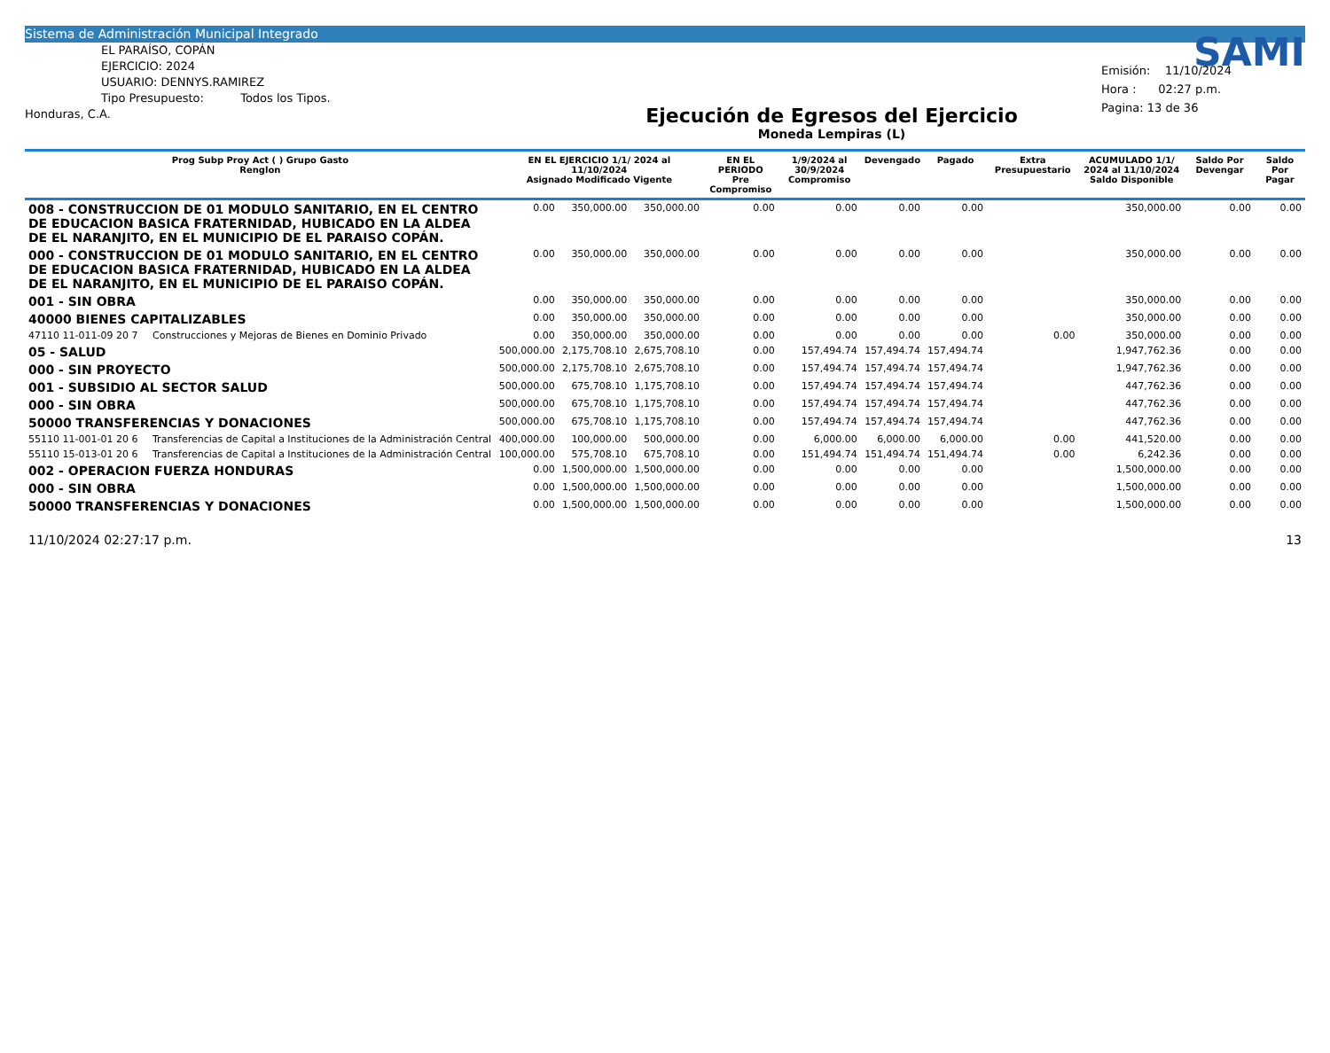Sistema de Administración Municipal Integrado
EL PARAÍSO, COPÁN
EJERCICIO: 2024
USUARIO: DENNYS.RAMIREZ
Tipo Presupuesto: Todos los Tipos.
Honduras, C.A.
Ejecución de Egresos del Ejercicio
Moneda Lempiras (L)
SAMI
Emisión: 11/10/2024
Hora : 02:27 p.m.
Pagina: 13 de 36
| Prog Subp Proy Act ( ) Grupo Gasto Renglon | | EN EL EJERCICIO 1/1/ 2024 al 11/10/2024 Asignado Modificado Vigente | | | EN EL PERIODO Pre Compromiso | 1/9/2024 al 30/9/2024 Compromiso | Devengado | Pagado | Extra Presupuestario | ACUMULADO 1/1/ 2024 al 11/10/2024 Saldo Disponible | Saldo Por Devengar | Saldo Por Pagar |
| --- | --- | --- | --- | --- | --- | --- | --- | --- | --- | --- | --- | --- |
| 008 - CONSTRUCCION DE 01 MODULO SANITARIO, EN EL CENTRO DE EDUCACION BASICA FRATERNIDAD, HUBICADO EN LA ALDEA DE EL NARANJITO, EN EL MUNICIPIO DE EL PARAISO COPÁN. | | 0.00 | 350,000.00 | 350,000.00 | 0.00 | 0.00 | 0.00 | 0.00 | | 350,000.00 | 0.00 | 0.00 |
| 000 - CONSTRUCCION DE 01 MODULO SANITARIO, EN EL CENTRO DE EDUCACION BASICA FRATERNIDAD, HUBICADO EN LA ALDEA DE EL NARANJITO, EN EL MUNICIPIO DE EL PARAISO COPÁN. | | 0.00 | 350,000.00 | 350,000.00 | 0.00 | 0.00 | 0.00 | 0.00 | | 350,000.00 | 0.00 | 0.00 |
| 001 - SIN OBRA | | 0.00 | 350,000.00 | 350,000.00 | 0.00 | 0.00 | 0.00 | 0.00 | | 350,000.00 | 0.00 | 0.00 |
| 40000 BIENES CAPITALIZABLES | | 0.00 | 350,000.00 | 350,000.00 | 0.00 | 0.00 | 0.00 | 0.00 | | 350,000.00 | 0.00 | 0.00 |
| 47110 11-011-09 20 7 | Construcciones y Mejoras de Bienes en Dominio Privado | 0.00 | 350,000.00 | 350,000.00 | 0.00 | 0.00 | 0.00 | 0.00 | 0.00 | 350,000.00 | 0.00 | 0.00 |
| 05 - SALUD | | 500,000.00 | 2,175,708.10 | 2,675,708.10 | 0.00 | 157,494.74 | 157,494.74 | 157,494.74 | | 1,947,762.36 | 0.00 | 0.00 |
| 000 - SIN PROYECTO | | 500,000.00 | 2,175,708.10 | 2,675,708.10 | 0.00 | 157,494.74 | 157,494.74 | 157,494.74 | | 1,947,762.36 | 0.00 | 0.00 |
| 001 - SUBSIDIO AL SECTOR SALUD | | 500,000.00 | 675,708.10 | 1,175,708.10 | 0.00 | 157,494.74 | 157,494.74 | 157,494.74 | | 447,762.36 | 0.00 | 0.00 |
| 000 - SIN OBRA | | 500,000.00 | 675,708.10 | 1,175,708.10 | 0.00 | 157,494.74 | 157,494.74 | 157,494.74 | | 447,762.36 | 0.00 | 0.00 |
| 50000 TRANSFERENCIAS Y DONACIONES | | 500,000.00 | 675,708.10 | 1,175,708.10 | 0.00 | 157,494.74 | 157,494.74 | 157,494.74 | | 447,762.36 | 0.00 | 0.00 |
| 55110 11-001-01 20 6 | Transferencias de Capital a Instituciones de la Administración Central | 400,000.00 | 100,000.00 | 500,000.00 | 0.00 | 6,000.00 | 6,000.00 | 6,000.00 | 0.00 | 441,520.00 | 0.00 | 0.00 |
| 55110 15-013-01 20 6 | Transferencias de Capital a Instituciones de la Administración Central | 100,000.00 | 575,708.10 | 675,708.10 | 0.00 | 151,494.74 | 151,494.74 | 151,494.74 | 0.00 | 6,242.36 | 0.00 | 0.00 |
| 002 - OPERACION FUERZA HONDURAS | | 0.00 | 1,500,000.00 | 1,500,000.00 | 0.00 | 0.00 | 0.00 | 0.00 | | 1,500,000.00 | 0.00 | 0.00 |
| 000 - SIN OBRA | | 0.00 | 1,500,000.00 | 1,500,000.00 | 0.00 | 0.00 | 0.00 | 0.00 | | 1,500,000.00 | 0.00 | 0.00 |
| 50000 TRANSFERENCIAS Y DONACIONES | | 0.00 | 1,500,000.00 | 1,500,000.00 | 0.00 | 0.00 | 0.00 | 0.00 | | 1,500,000.00 | 0.00 | 0.00 |
11/10/2024 02:27:17 p.m. 13